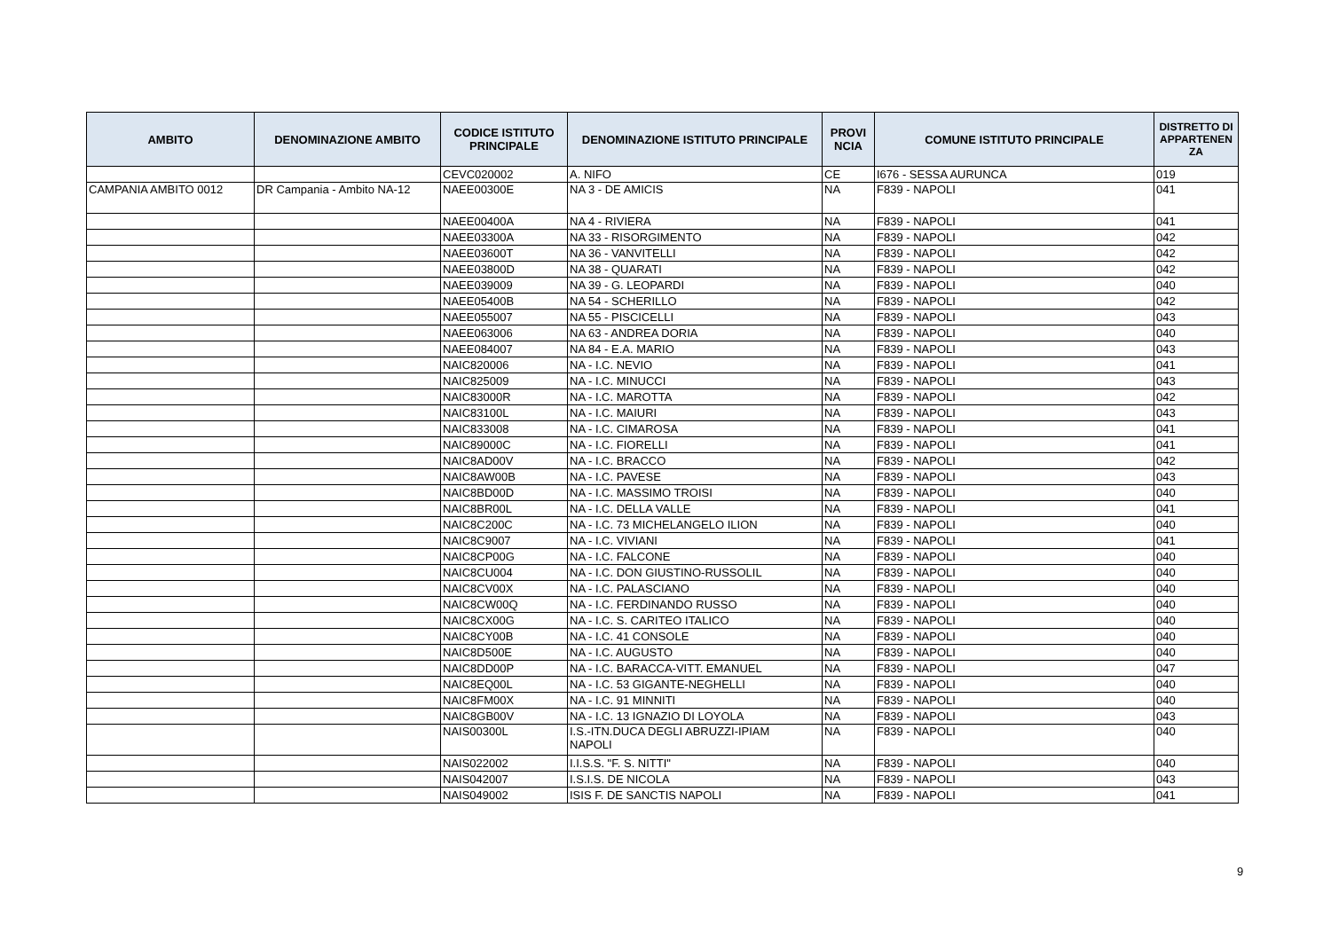| AMBITO | DENOMINAZIONE AMBITO | CODICE ISTITUTO PRINCIPALE | DENOMINAZIONE ISTITUTO PRINCIPALE | PROVI NCIA | COMUNE ISTITUTO PRINCIPALE | DISTRETTO DI APPARTENEN ZA |
| --- | --- | --- | --- | --- | --- | --- |
| | | CEVC020002 | A. NIFO | CE | I676 - SESSA AURUNCA | 019 |
| CAMPANIA AMBITO 0012 | DR Campania - Ambito NA-12 | NAEE00300E | NA 3 - DE AMICIS | NA | F839 - NAPOLI | 041 |
| | | NAEE00400A | NA 4 - RIVIERA | NA | F839 - NAPOLI | 041 |
| | | NAEE03300A | NA 33 - RISORGIMENTO | NA | F839 - NAPOLI | 042 |
| | | NAEE03600T | NA 36 - VANVITELLI | NA | F839 - NAPOLI | 042 |
| | | NAEE03800D | NA 38 - QUARATI | NA | F839 - NAPOLI | 042 |
| | | NAEE039009 | NA 39 - G. LEOPARDI | NA | F839 - NAPOLI | 040 |
| | | NAEE05400B | NA 54 - SCHERILLO | NA | F839 - NAPOLI | 042 |
| | | NAEE055007 | NA 55 - PISCICELLI | NA | F839 - NAPOLI | 043 |
| | | NAEE063006 | NA 63 - ANDREA DORIA | NA | F839 - NAPOLI | 040 |
| | | NAEE084007 | NA 84 - E.A. MARIO | NA | F839 - NAPOLI | 043 |
| | | NAIC820006 | NA - I.C. NEVIO | NA | F839 - NAPOLI | 041 |
| | | NAIC825009 | NA - I.C. MINUCCI | NA | F839 - NAPOLI | 043 |
| | | NAIC83000R | NA - I.C. MAROTTA | NA | F839 - NAPOLI | 042 |
| | | NAIC83100L | NA - I.C. MAIURI | NA | F839 - NAPOLI | 043 |
| | | NAIC833008 | NA - I.C. CIMAROSA | NA | F839 - NAPOLI | 041 |
| | | NAIC89000C | NA - I.C. FIORELLI | NA | F839 - NAPOLI | 041 |
| | | NAIC8AD00V | NA - I.C. BRACCO | NA | F839 - NAPOLI | 042 |
| | | NAIC8AW00B | NA - I.C. PAVESE | NA | F839 - NAPOLI | 043 |
| | | NAIC8BD00D | NA - I.C. MASSIMO TROISI | NA | F839 - NAPOLI | 040 |
| | | NAIC8BR00L | NA - I.C. DELLA VALLE | NA | F839 - NAPOLI | 041 |
| | | NAIC8C200C | NA - I.C. 73 MICHELANGELO ILION | NA | F839 - NAPOLI | 040 |
| | | NAIC8C9007 | NA - I.C. VIVIANI | NA | F839 - NAPOLI | 041 |
| | | NAIC8CP00G | NA - I.C. FALCONE | NA | F839 - NAPOLI | 040 |
| | | NAIC8CU004 | NA - I.C. DON GIUSTINO-RUSSOLIL | NA | F839 - NAPOLI | 040 |
| | | NAIC8CV00X | NA - I.C. PALASCIANO | NA | F839 - NAPOLI | 040 |
| | | NAIC8CW00Q | NA - I.C. FERDINANDO RUSSO | NA | F839 - NAPOLI | 040 |
| | | NAIC8CX00G | NA - I.C. S. CARITEO ITALICO | NA | F839 - NAPOLI | 040 |
| | | NAIC8CY00B | NA - I.C. 41 CONSOLE | NA | F839 - NAPOLI | 040 |
| | | NAIC8D500E | NA - I.C. AUGUSTO | NA | F839 - NAPOLI | 040 |
| | | NAIC8DD00P | NA - I.C. BARACCA-VITT. EMANUEL | NA | F839 - NAPOLI | 047 |
| | | NAIC8EQ00L | NA - I.C. 53 GIGANTE-NEGHELLI | NA | F839 - NAPOLI | 040 |
| | | NAIC8FM00X | NA - I.C. 91 MINNITI | NA | F839 - NAPOLI | 040 |
| | | NAIC8GB00V | NA - I.C. 13 IGNAZIO DI LOYOLA | NA | F839 - NAPOLI | 043 |
| | | NAIS00300L | I.S.-ITN.DUCA DEGLI ABRUZZI-IPIAM NAPOLI | NA | F839 - NAPOLI | 040 |
| | | NAIS022002 | I.I.S.S. "F. S. NITTI" | NA | F839 - NAPOLI | 040 |
| | | NAIS042007 | I.S.I.S. DE NICOLA | NA | F839 - NAPOLI | 043 |
| | | NAIS049002 | ISIS F. DE SANCTIS NAPOLI | NA | F839 - NAPOLI | 041 |
9